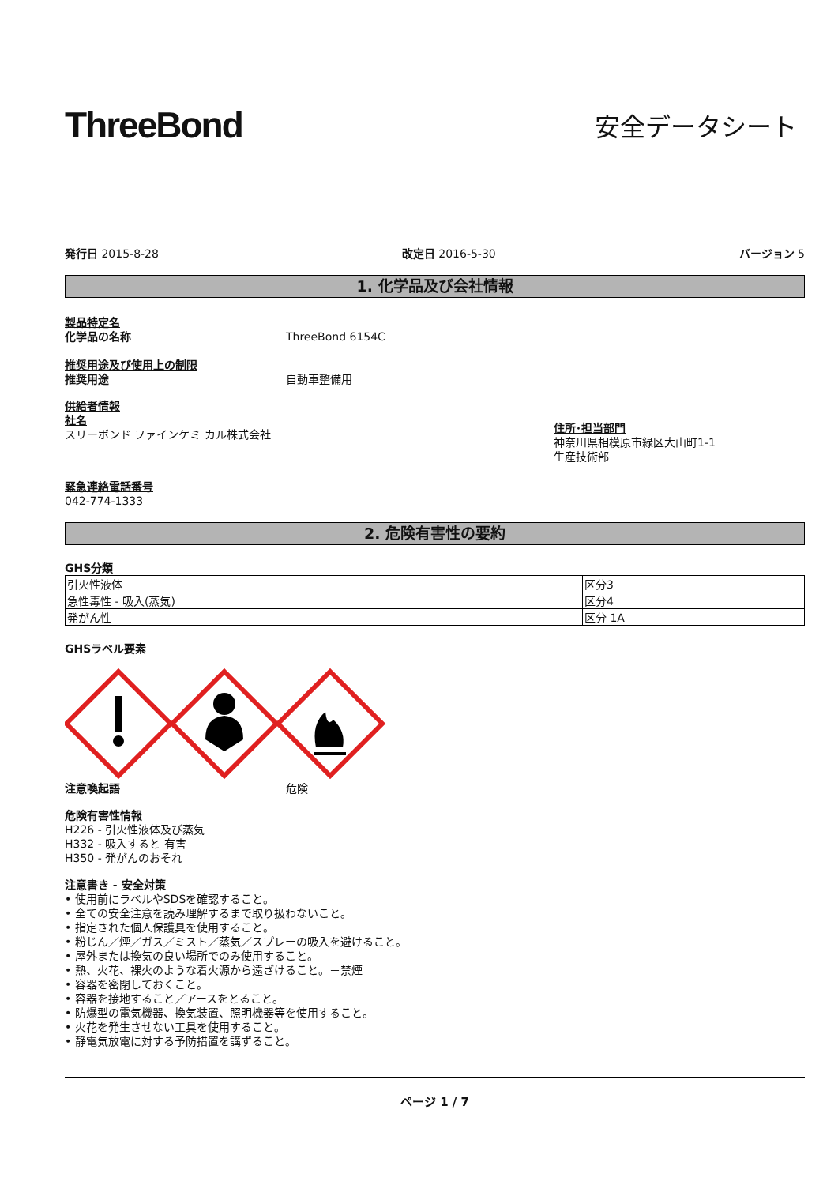ThreeBond
安全データシート
発行日 2015-8-28 改定日 2016-5-30 バージョン 5
1. 化学品及び会社情報
製品特定名
化学品の名称 ThreeBond 6154C
推奨用途及び使用上の制限
推奨用途 自動車整備用
供給者情報
社名
スリーボンド ファインケミ カル株式会社
住所･担当部門
神奈川県相模原市緑区大山町1-1
生産技術部
緊急連絡電話番号
042-774-1333
2. 危険有害性の要約
GHS分類
| 引火性液体 | 区分3 |
| 急性毒性 - 吸入(蒸気) | 区分4 |
| 発がん性 | 区分 1A |
GHSラベル要素
注意喚起語 危険
危険有害性情報
H226 - 引火性液体及び蒸気
H332 - 吸入すると 有害
H350 - 発がんのおそれ
注意書き - 安全対策
• 使用前にラベルやSDSを確認すること。
• 全ての安全注意を読み理解するまで取り扱わないこと。
• 指定された個人保護具を使用すること。
• 粉じん／煙／ガス／ミスト／蒸気／スプレーの吸入を避けること。
• 屋外または換気の良い場所でのみ使用すること。
• 熱、火花、裸火のような着火源から遠ざけること。－禁煙
• 容器を密閉しておくこと。
• 容器を接地すること／アースをとること。
• 防爆型の電気機器、換気装置、照明機器等を使用すること。
• 火花を発生させない工具を使用すること。
• 静電気放電に対する予防措置を講ずること。
ページ 1 / 7